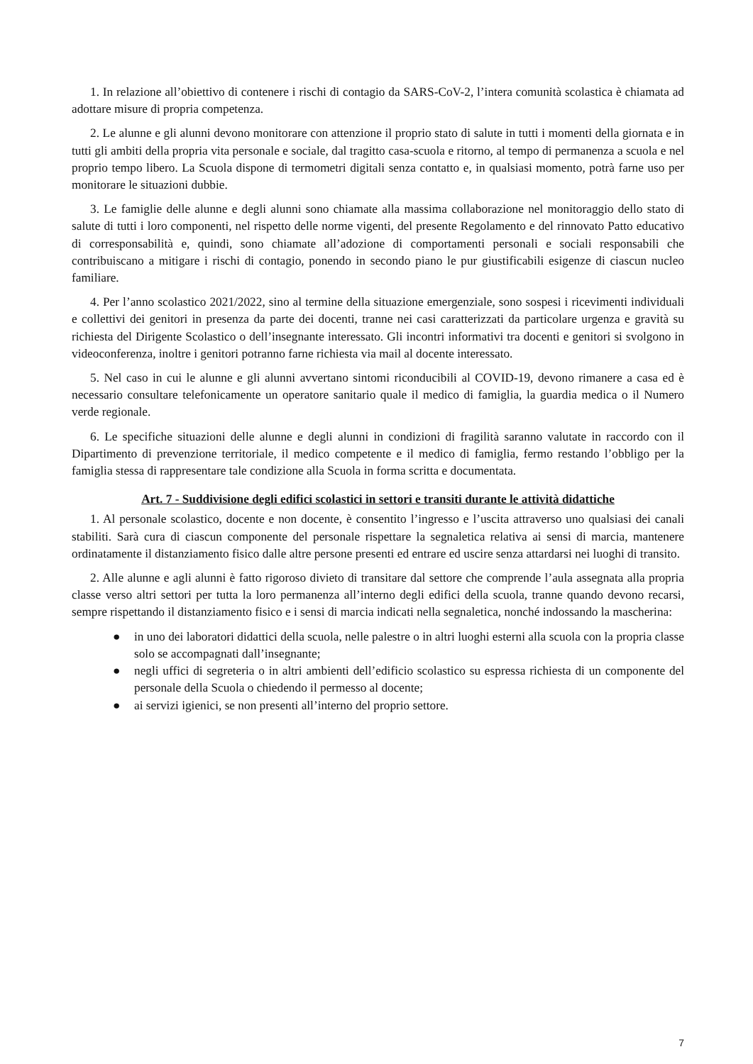1. In relazione all’obiettivo di contenere i rischi di contagio da SARS-CoV-2, l’intera comunità scolastica è chiamata ad adottare misure di propria competenza.
2. Le alunne e gli alunni devono monitorare con attenzione il proprio stato di salute in tutti i momenti della giornata e in tutti gli ambiti della propria vita personale e sociale, dal tragitto casa-scuola e ritorno, al tempo di permanenza a scuola e nel proprio tempo libero. La Scuola dispone di termometri digitali senza contatto e, in qualsiasi momento, potrà farne uso per monitorare le situazioni dubbie.
3. Le famiglie delle alunne e degli alunni sono chiamate alla massima collaborazione nel monitoraggio dello stato di salute di tutti i loro componenti, nel rispetto delle norme vigenti, del presente Regolamento e del rinnovato Patto educativo di corresponsabilità e, quindi, sono chiamate all’adozione di comportamenti personali e sociali responsabili che contribuiscano a mitigare i rischi di contagio, ponendo in secondo piano le pur giustificabili esigenze di ciascun nucleo familiare.
4. Per l’anno scolastico 2021/2022, sino al termine della situazione emergenziale, sono sospesi i ricevimenti individuali e collettivi dei genitori in presenza da parte dei docenti, tranne nei casi caratterizzati da particolare urgenza e gravità su richiesta del Dirigente Scolastico o dell’insegnante interessato. Gli incontri informativi tra docenti e genitori si svolgono in videoconferenza, inoltre i genitori potranno farne richiesta via mail al docente interessato.
5. Nel caso in cui le alunne e gli alunni avvertano sintomi riconducibili al COVID-19, devono rimanere a casa ed è necessario consultare telefonicamente un operatore sanitario quale il medico di famiglia, la guardia medica o il Numero verde regionale.
6. Le specifiche situazioni delle alunne e degli alunni in condizioni di fragilità saranno valutate in raccordo con il Dipartimento di prevenzione territoriale, il medico competente e il medico di famiglia, fermo restando l’obbligo per la famiglia stessa di rappresentare tale condizione alla Scuola in forma scritta e documentata.
Art. 7 - Suddivisione degli edifici scolastici in settori e transiti durante le attività didattiche
1. Al personale scolastico, docente e non docente, è consentito l’ingresso e l’uscita attraverso uno qualsiasi dei canali stabiliti. Sarà cura di ciascun componente del personale rispettare la segnaletica relativa ai sensi di marcia, mantenere ordinatamente il distanziamento fisico dalle altre persone presenti ed entrare ed uscire senza attardarsi nei luoghi di transito.
2. Alle alunne e agli alunni è fatto rigoroso divieto di transitare dal settore che comprende l’aula assegnata alla propria classe verso altri settori per tutta la loro permanenza all’interno degli edifici della scuola, tranne quando devono recarsi, sempre rispettando il distanziamento fisico e i sensi di marcia indicati nella segnaletica, nonché indossando la mascherina:
● in uno dei laboratori didattici della scuola, nelle palestre o in altri luoghi esterni alla scuola con la propria classe solo se accompagnati dall’insegnante;
● negli uffici di segreteria o in altri ambienti dell’edificio scolastico su espressa richiesta di un componente del personale della Scuola o chiedendo il permesso al docente;
● ai servizi igienici, se non presenti all’interno del proprio settore.
7